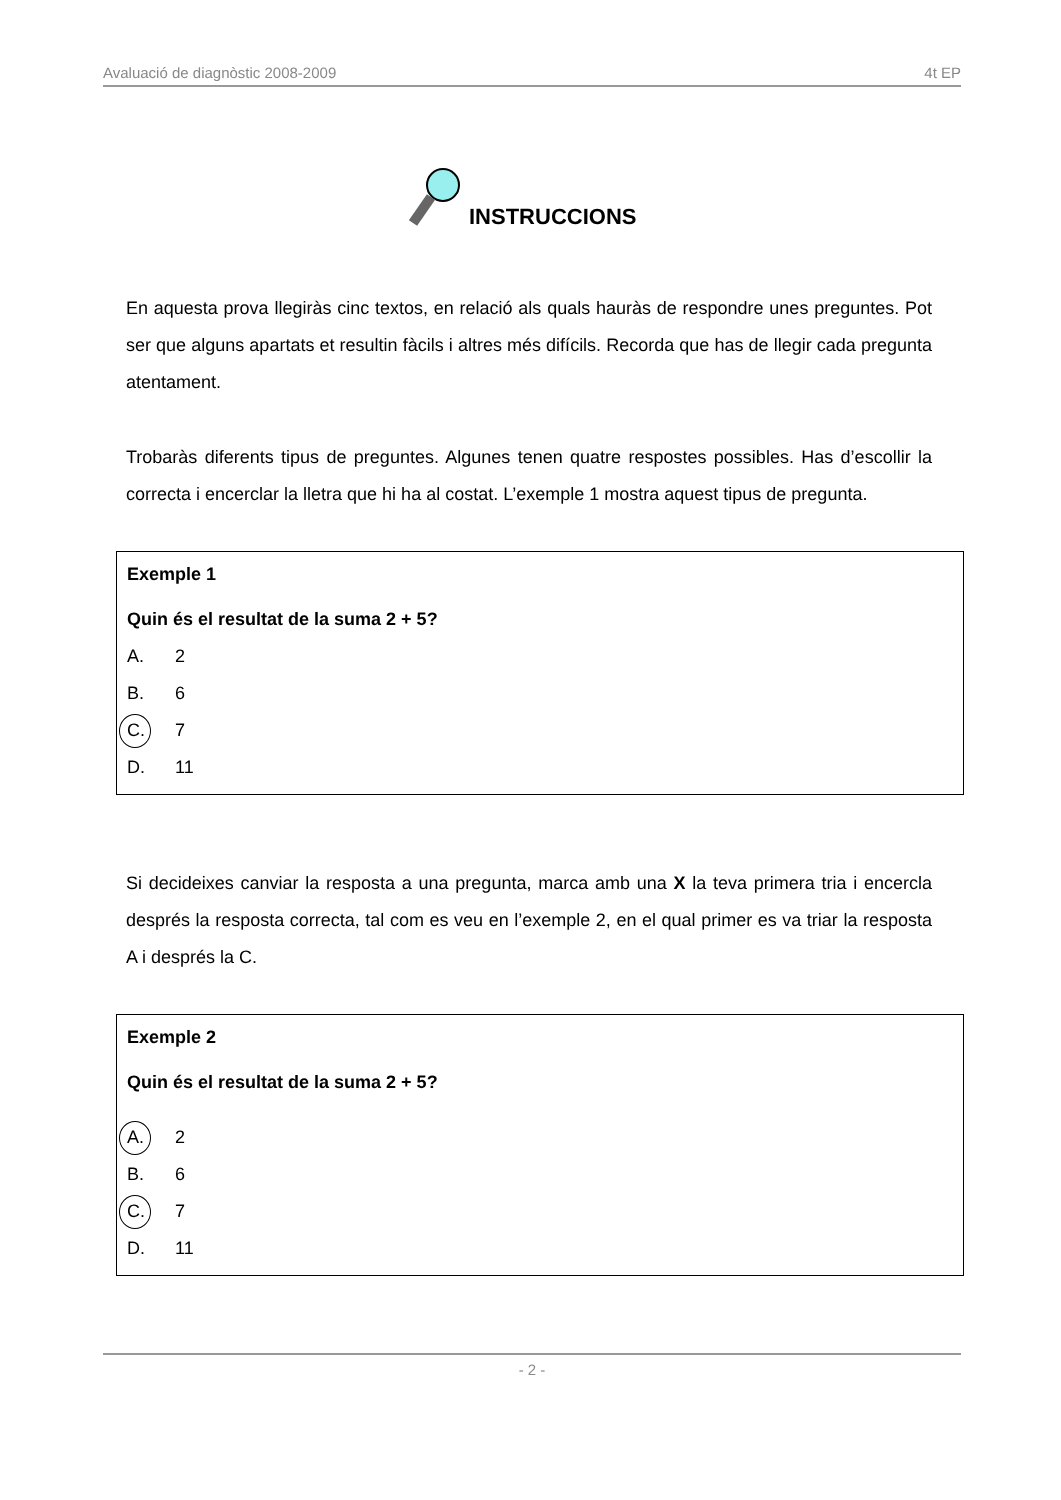Avaluació de diagnòstic 2008-2009 4t EP
INSTRUCCIONS
En aquesta prova llegiràs cinc textos, en relació als quals hauràs de respondre unes preguntes. Pot ser que alguns apartats et resultin fàcils i altres més difícils. Recorda que has de llegir cada pregunta atentament.
Trobaràs diferents tipus de preguntes. Algunes tenen quatre respostes possibles. Has d’escollir la correcta i encerclar la lletra que hi ha al costat. L’exemple 1 mostra aquest tipus de pregunta.
Exemple 1
Quin és el resultat de la suma 2 + 5?
A. 2
B. 6
C. 7
D. 11
Si decideixes canviar la resposta a una pregunta, marca amb una X la teva primera tria i encercla després la resposta correcta, tal com es veu en l’exemple 2, en el qual primer es va triar la resposta A i després la C.
Exemple 2
Quin és el resultat de la suma 2 + 5?
A. 2
B. 6
C. 7
D. 11
- 2 -